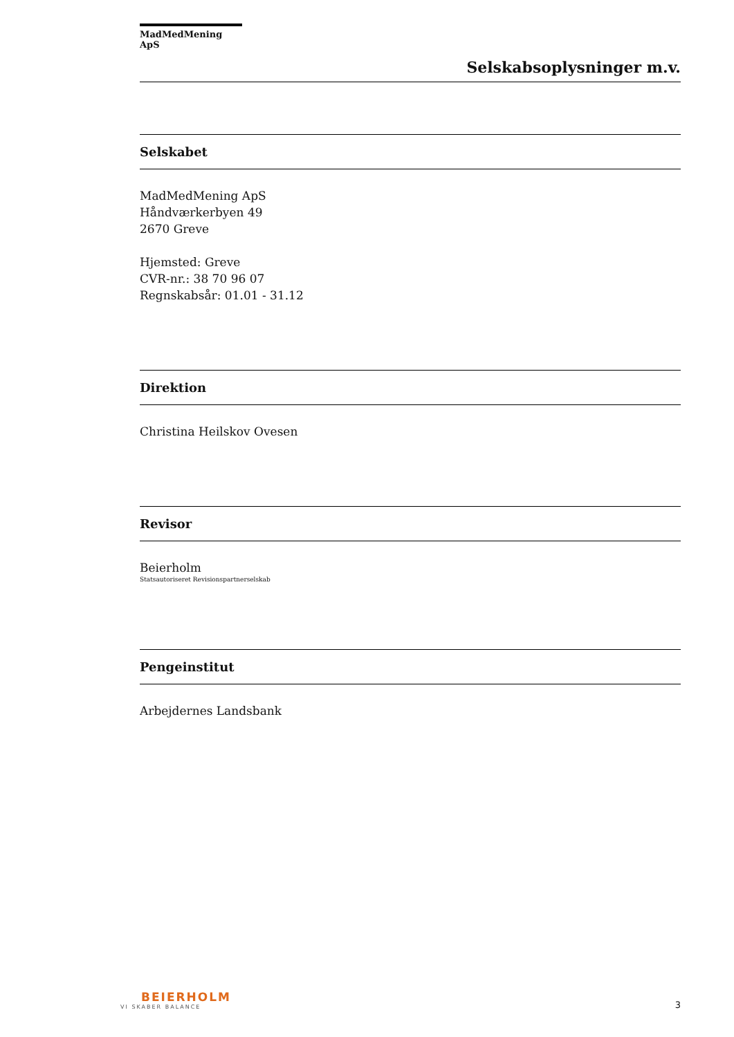MadMedMening ApS
Selskabsoplysninger m.v.
Selskabet
MadMedMening ApS
Håndværkerbyen 49
2670 Greve
Hjemsted: Greve
CVR-nr.: 38 70 96 07
Regnskabsår: 01.01 - 31.12
Direktion
Christina Heilskov Ovesen
Revisor
Beierholm
Statsautoriseret Revisionspartnerselskab
Pengeinstitut
Arbejdernes Landsbank
BEIERHOLM
VI SKABER BALANCE
3